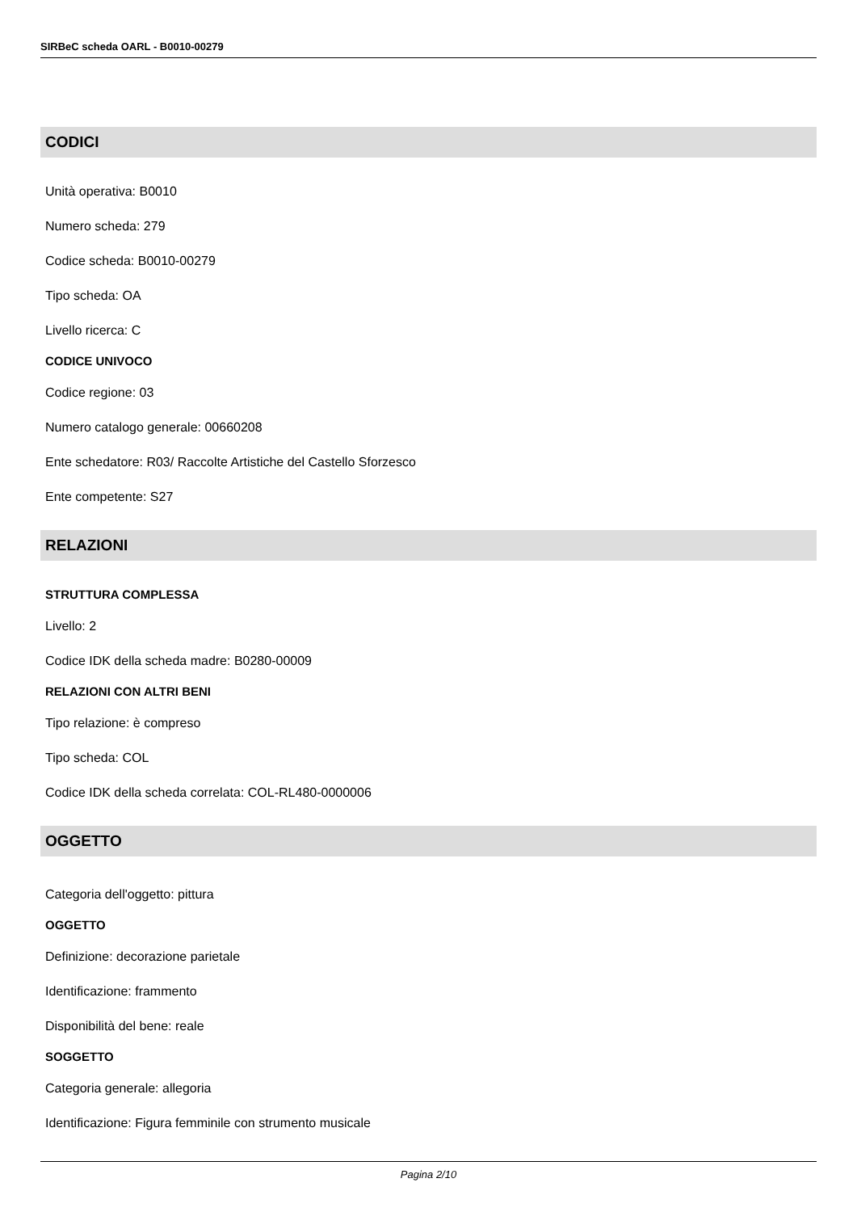SIRBeC scheda OARL - B0010-00279
CODICI
Unità operativa: B0010
Numero scheda: 279
Codice scheda: B0010-00279
Tipo scheda: OA
Livello ricerca: C
CODICE UNIVOCO
Codice regione: 03
Numero catalogo generale: 00660208
Ente schedatore: R03/ Raccolte Artistiche del Castello Sforzesco
Ente competente: S27
RELAZIONI
STRUTTURA COMPLESSA
Livello: 2
Codice IDK della scheda madre: B0280-00009
RELAZIONI CON ALTRI BENI
Tipo relazione: è compreso
Tipo scheda: COL
Codice IDK della scheda correlata: COL-RL480-0000006
OGGETTO
Categoria dell'oggetto: pittura
OGGETTO
Definizione: decorazione parietale
Identificazione: frammento
Disponibilità del bene: reale
SOGGETTO
Categoria generale: allegoria
Identificazione: Figura femminile con strumento musicale
Pagina 2/10